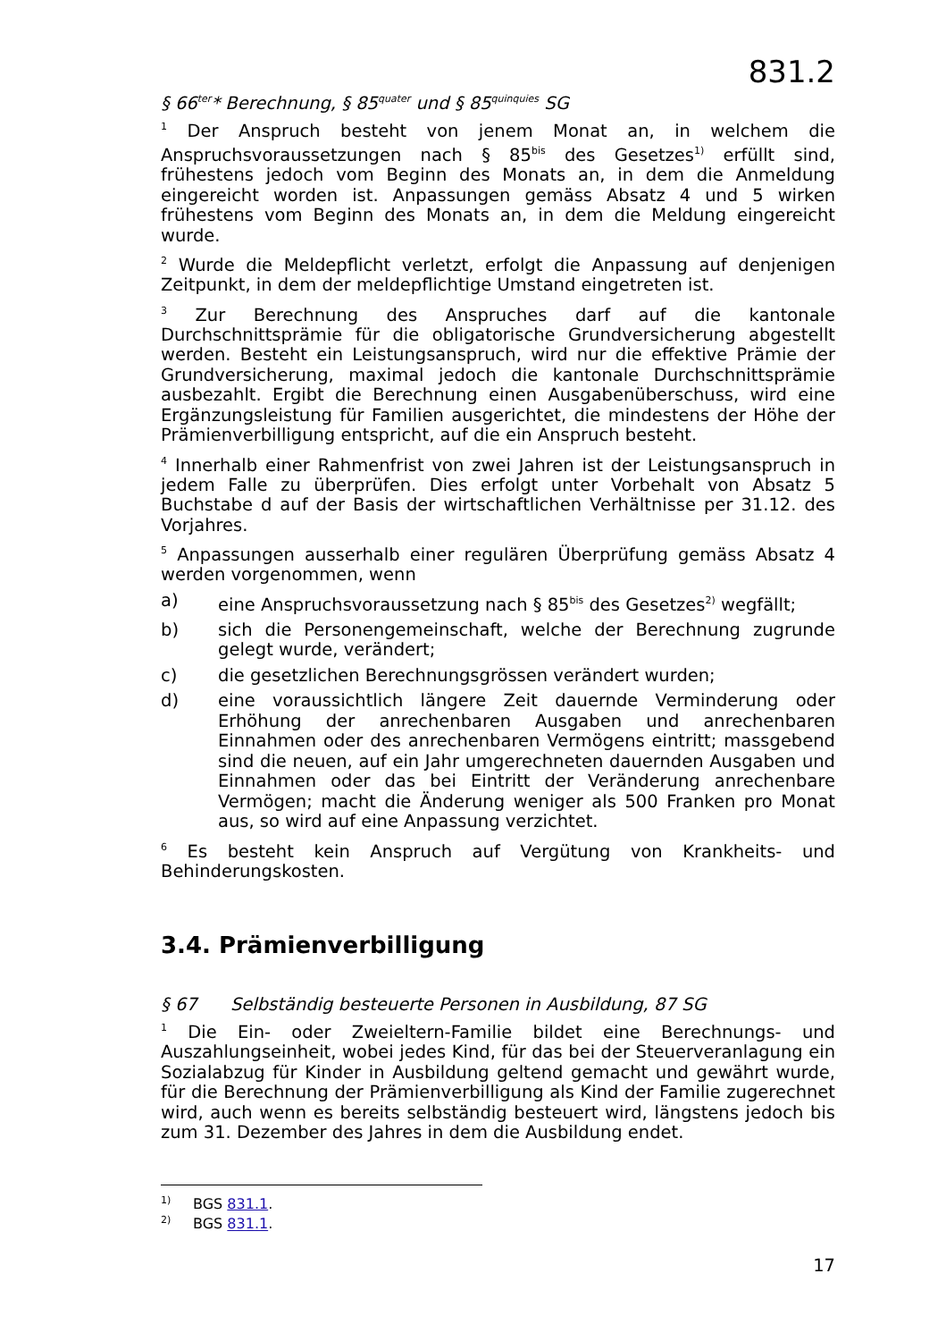831.2
§ 66<sup>ter</sup>* Berechnung, § 85<sup>quater</sup> und § 85<sup>quinquies</sup> SG
<sup>1</sup> Der Anspruch besteht von jenem Monat an, in welchem die Anspruchsvoraussetzungen nach § 85<sup>bis</sup> des Gesetzes<sup>1)</sup> erfüllt sind, frühestens jedoch vom Beginn des Monats an, in dem die Anmeldung eingereicht worden ist. Anpassungen gemäss Absatz 4 und 5 wirken frühestens vom Beginn des Monats an, in dem die Meldung eingereicht wurde.
<sup>2</sup> Wurde die Meldepflicht verletzt, erfolgt die Anpassung auf denjenigen Zeitpunkt, in dem der meldepflichtige Umstand eingetreten ist.
<sup>3</sup> Zur Berechnung des Anspruches darf auf die kantonale Durchschnittsprämie für die obligatorische Grundversicherung abgestellt werden. Besteht ein Leistungsanspruch, wird nur die effektive Prämie der Grundversicherung, maximal jedoch die kantonale Durchschnittsprämie ausbezahlt. Ergibt die Berechnung einen Ausgabenüberschuss, wird eine Ergänzungsleistung für Familien ausgerichtet, die mindestens der Höhe der Prämienverbilligung entspricht, auf die ein Anspruch besteht.
<sup>4</sup> Innerhalb einer Rahmenfrist von zwei Jahren ist der Leistungsanspruch in jedem Falle zu überprüfen. Dies erfolgt unter Vorbehalt von Absatz 5 Buchstabe d auf der Basis der wirtschaftlichen Verhältnisse per 31.12. des Vorjahres.
<sup>5</sup> Anpassungen ausserhalb einer regulären Überprüfung gemäss Absatz 4 werden vorgenommen, wenn
a) eine Anspruchsvoraussetzung nach § 85<sup>bis</sup> des Gesetzes<sup>2)</sup> wegfällt;
b) sich die Personengemeinschaft, welche der Berechnung zugrunde gelegt wurde, verändert;
c) die gesetzlichen Berechnungsgrössen verändert wurden;
d) eine voraussichtlich längere Zeit dauernde Verminderung oder Erhöhung der anrechenbaren Ausgaben und anrechenbaren Einnahmen oder des anrechenbaren Vermögens eintritt; massgebend sind die neuen, auf ein Jahr umgerechneten dauernden Ausgaben und Einnahmen oder das bei Eintritt der Veränderung anrechenbare Vermögen; macht die Änderung weniger als 500 Franken pro Monat aus, so wird auf eine Anpassung verzichtet.
<sup>6</sup> Es besteht kein Anspruch auf Vergütung von Krankheits- und Behinderungskosten.
3.4. Prämienverbilligung
§ 67 Selbständig besteuerte Personen in Ausbildung, 87 SG
<sup>1</sup> Die Ein- oder Zweieltern-Familie bildet eine Berechnungs- und Auszahlungseinheit, wobei jedes Kind, für das bei der Steuerveranlagung ein Sozialabzug für Kinder in Ausbildung geltend gemacht und gewährt wurde, für die Berechnung der Prämienverbilligung als Kind der Familie zugerechnet wird, auch wenn es bereits selbständig besteuert wird, längstens jedoch bis zum 31. Dezember des Jahres in dem die Ausbildung endet.
<sup>1)</sup> BGS 831.1.
<sup>2)</sup> BGS 831.1.
17